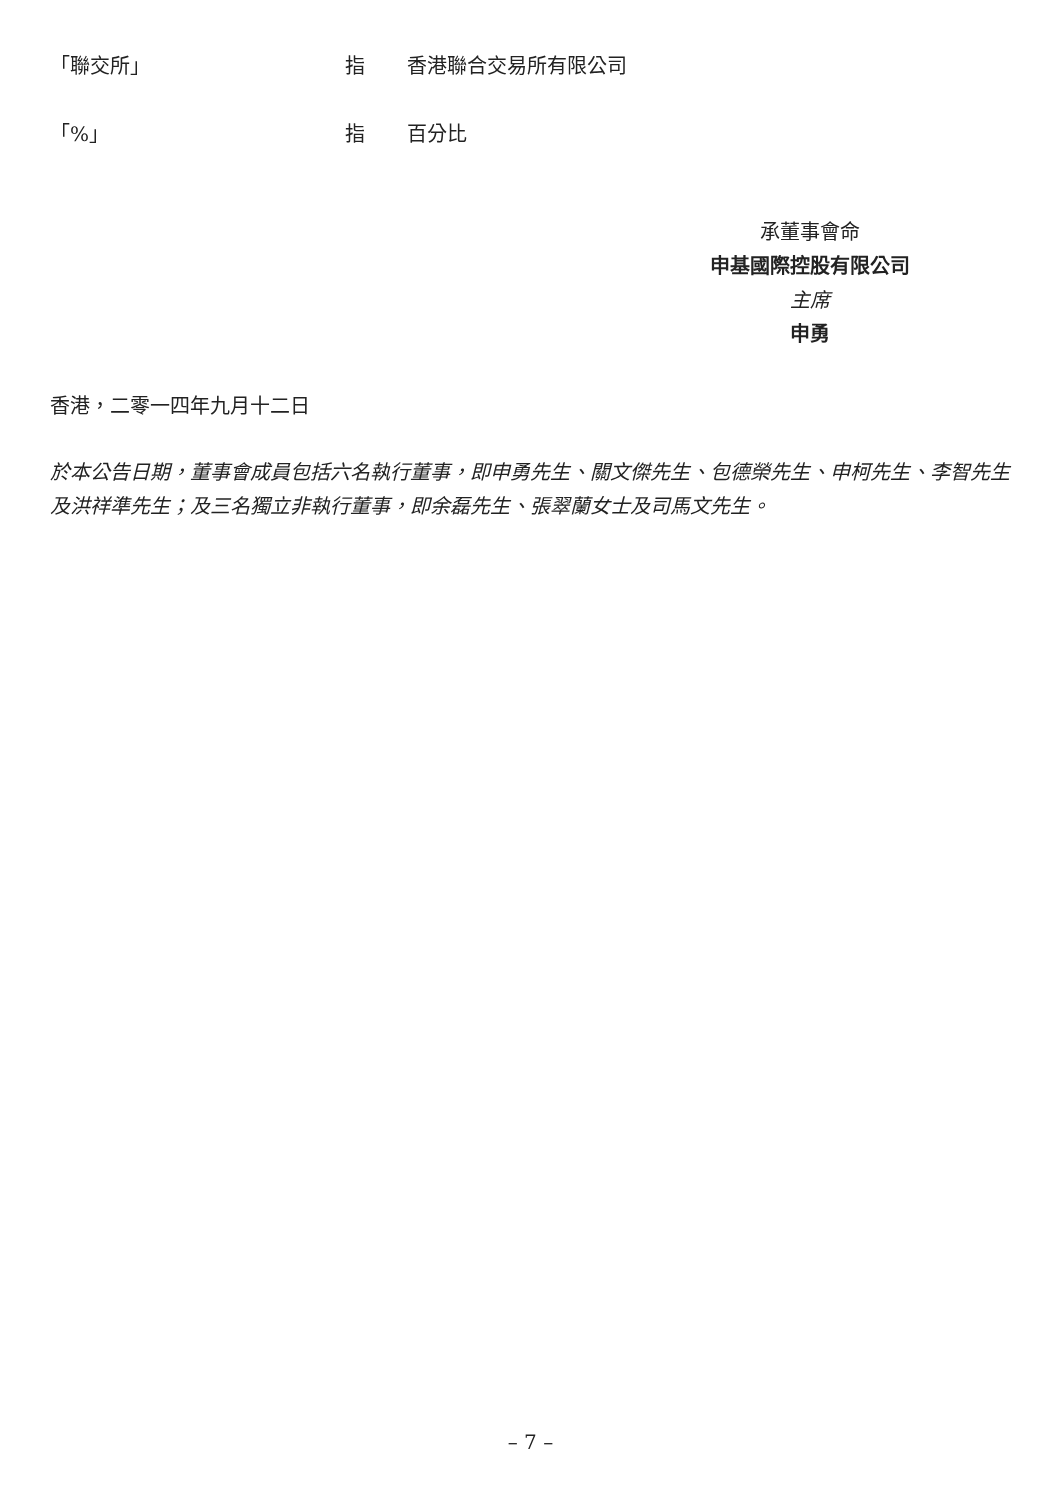「聯交所」 指 香港聯合交易所有限公司
「%」 指 百分比
承董事會命
申基國際控股有限公司
主席
申勇
香港，二零一四年九月十二日
於本公告日期，董事會成員包括六名執行董事，即申勇先生、關文傑先生、包德榮先生、申柯先生、李智先生及洪祥準先生；及三名獨立非執行董事，即余磊先生、張翠蘭女士及司馬文先生。
– 7 –